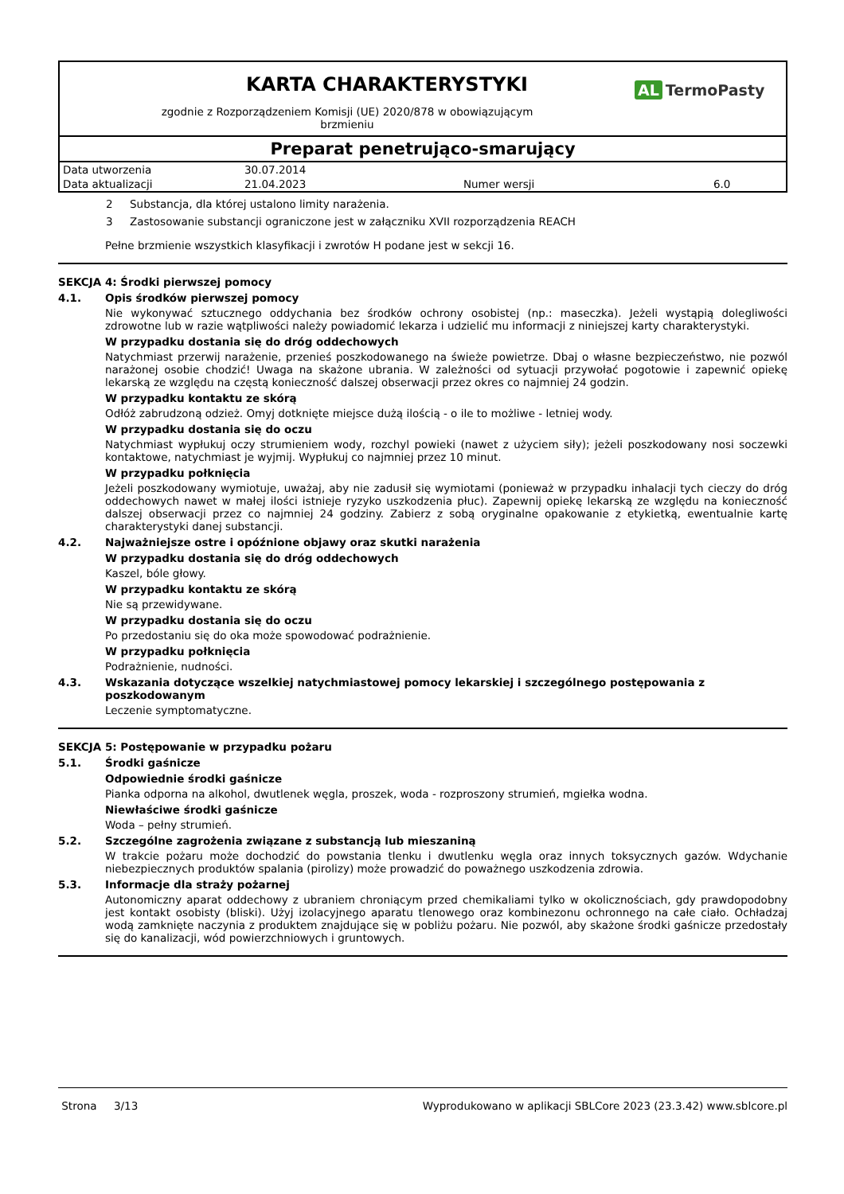KARTA CHARAKTERYSTYKI
zgodnie z Rozporządzeniem Komisji (UE) 2020/878 w obowiązującym
brzmieniu
AL TermoPasty
Preparat penetrująco-smarujący
| Data utworzenia | 30.07.2014 | | |
| Data aktualizacji | 21.04.2023 | Numer wersji | 6.0 |
2 Substancja, dla której ustalono limity narażenia.
3 Zastosowanie substancji ograniczone jest w załączniku XVII rozporządzenia REACH
Pełne brzmienie wszystkich klasyfikacji i zwrotów H podane jest w sekcji 16.
SEKCJA 4: Środki pierwszej pomocy
4.1. Opis środków pierwszej pomocy
Nie wykonywać sztucznego oddychania bez środków ochrony osobistej (np.: maseczka). Jeżeli wystąpią dolegliwości zdrowotne lub w razie wątpliwości należy powiadomić lekarza i udzielić mu informacji z niniejszej karty charakterystyki.
W przypadku dostania się do dróg oddechowych
Natychmiast przerwij narażenie, przenieś poszkodowanego na świeże powietrze. Dbaj o własne bezpieczeństwo, nie pozwól narażonej osobie chodzić! Uwaga na skażone ubrania. W zależności od sytuacji przywołać pogotowie i zapewnić opiekę lekarską ze względu na częstą konieczność dalszej obserwacji przez okres co najmniej 24 godzin.
W przypadku kontaktu ze skórą
Odłóż zabrudzoną odzież. Omyj dotknięte miejsce dużą ilością - o ile to możliwe - letniej wody.
W przypadku dostania się do oczu
Natychmiast wypłukuj oczy strumieniem wody, rozchyl powieki (nawet z użyciem siły); jeżeli poszkodowany nosi soczewki kontaktowe, natychmiast je wyjmij. Wypłukuj co najmniej przez 10 minut.
W przypadku połknięcia
Jeżeli poszkodowany wymiotuje, uważaj, aby nie zadusił się wymiotami (ponieważ w przypadku inhalacji tych cieczy do dróg oddechowych nawet w małej ilości istnieje ryzyko uszkodzenia płuc). Zapewnij opiekę lekarską ze względu na konieczność dalszej obserwacji przez co najmniej 24 godziny. Zabierz z sobą oryginalne opakowanie z etykietką, ewentualnie kartę charakterystyki danej substancji.
4.2. Najważniejsze ostre i opóźnione objawy oraz skutki narażenia
W przypadku dostania się do dróg oddechowych
Kaszel, bóle głowy.
W przypadku kontaktu ze skórą
Nie są przewidywane.
W przypadku dostania się do oczu
Po przedostaniu się do oka może spowodować podrażnienie.
W przypadku połknięcia
Podrażnienie, nudności.
4.3. Wskazania dotyczące wszelkiej natychmiastowej pomocy lekarskiej i szczególnego postępowania z poszkodowanym
Leczenie symptomatyczne.
SEKCJA 5: Postępowanie w przypadku pożaru
5.1. Środki gaśnicze
Odpowiednie środki gaśnicze
Pianka odporna na alkohol, dwutlenek węgla, proszek, woda - rozproszony strumień, mgiełka wodna.
Niewłaściwe środki gaśnicze
Woda – pełny strumień.
5.2. Szczególne zagrożenia związane z substancją lub mieszaniną
W trakcie pożaru może dochodzić do powstania tlenku i dwutlenku węgla oraz innych toksycznych gazów. Wdychanie niebezpiecznych produktów spalania (pirolizy) może prowadzić do poważnego uszkodzenia zdrowia.
5.3. Informacje dla straży pożarnej
Autonomiczny aparat oddechowy z ubraniem chroniącym przed chemikaliami tylko w okolicznościach, gdy prawdopodobny jest kontakt osobisty (bliski). Użyj izolacyjnego aparatu tlenowego oraz kombinezonu ochronnego na całe ciało. Ochładzaj wodą zamknięte naczynia z produktem znajdujące się w pobliżu pożaru. Nie pozwól, aby skażone środki gaśnicze przedostały się do kanalizacji, wód powierzchniowych i gruntowych.
Strona 3/13 Wyprodukowano w aplikacji SBLCore 2023 (23.3.42) www.sblcore.pl